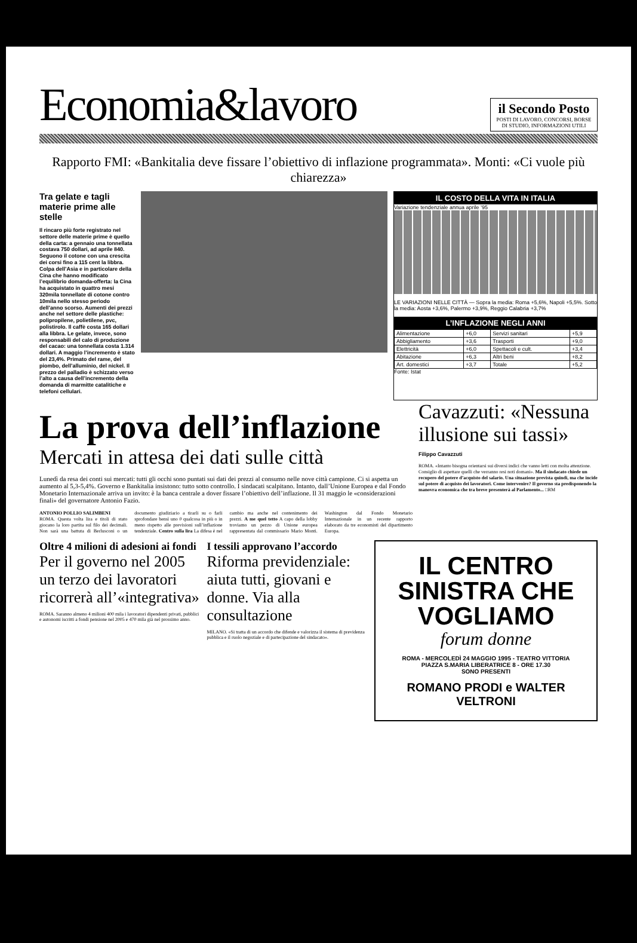Economia&lavoro
il Secondo Posto
POSTI DI LAVORO, CONCORSI, BORSE DI STUDIO, INFORMAZIONI UTILI
Rapporto FMI: «Bankitalia deve fissare l’obiettivo di inflazione programmata». Monti: «Ci vuole più chiarezza»
Tra gelate e tagli materie prime alle stelle
Il rincaro più forte registrato nel settore delle materie prime è quello della carta: a gennaio una tonnellata costava 750 dollari, ad aprile 840. Seguono il cotone con una crescita dei corsi fino a 115 cent la libbra. Colpa dell’Asia e in particolare della Cina che hanno modificato l’equilibrio domanda-offerta: la Cina ha acquistato in quattro mesi 320mila tonnellate di cotone contro 10mila nello stesso periodo dell’anno scorso. Aumenti dei prezzi anche nel settore delle plastiche: polipropilene, polietilene, pvc, polistirolo. Il caffè costa 165 dollari alla libbra. Le gelate, invece, sono responsabili del calo di produzione del cacao: una tonnellata costa 1.314 dollari. A maggio l’incremento è stato del 23,4%. Primato del rame, del piombo, dell’alluminio, del nickel. Il prezzo del palladio è schizzato verso l’alto a causa dell’incremento della domanda di marmitte catalitiche e telefoni cellulari.
IL COSTO DELLA VITA IN ITALIA
Variazione tendenziale annua aprile ’95
LE VARIAZIONI NELLE CITTÀ — Sopra la media: Roma +5,6%, Napoli +5,5%. Sotto la media: Aosta +3,6%, Palermo +3,9%, Reggio Calabria +3,7%
L’INFLAZIONE NEGLI ANNI
| Alimentazione | +6,0 | Servizi sanitari | +5,9 |
| Abbigliamento | +3,6 | Trasporti | +9,0 |
| Elettricità | +6,0 | Spettacoli e cult. | +3,4 |
| Abitazione | +6,3 | Altri beni | +8,2 |
| Art. domestici | +3,7 | Totale | +5,2 |
Fonte: Istat
La prova dell’inflazione
Mercati in attesa dei dati sulle città
Lunedì da resa dei conti sui mercati: tutti gli occhi sono puntati sui dati dei prezzi al consumo nelle nove città campione. Ci si aspetta un aumento al 5,3-5,4%. Governo e Bankitalia insistono: tutto sotto controllo. I sindacati scalpitano. Intanto, dall’Unione Europea e dal Fondo Monetario Internazionale arriva un invito: è la banca centrale a dover fissare l’obiettivo dell’inflazione. Il 31 maggio le «considerazioni finali» del governatore Antonio Fazio.
ANTONIO POLLIO SALIMBENI
ROMA. Questa volta lira e titoli di stato giocano la loro partita sul filo dei decimali. Non sarà una battuta di Berlusconi o un documento giudiziario a tirarli su o farli sprofondare bensì uno 0 qualcosa in più o in meno rispetto alle previsioni sull’inflazione tendenziale. Centro sulla lira La difesa è nel cambio ma anche nel contenimento dei prezzi. A me quel tetto A capo della lobby troviamo un pezzo di Unione europea rappresentata dal commissario Mario Monti. Washington dal Fondo Monetario Internazionale in un recente rapporto elaborato da tre economisti del dipartimento Europa.
Cavazzuti: «Nessuna illusione sui tassi»
Filippo Cavazzuti
ROMA. «Intanto bisogna orientarsi sui diversi indici che vanno letti con molta attenzione. Consiglio di aspettare quelli che verranno resi noti domani». Ma il sindacato chiede un recupero del potere d’acquisto del salario. Una situazione prevista quindi, ma che incide sul potere di acquisto dei lavoratori. Come intervenire? Il governo sta predisponendo la manovra economica che tra breve presenterà al Parlamento... □RM
Oltre 4 milioni di adesioni ai fondi
Per il governo nel 2005 un terzo dei lavoratori ricorrerà all’«integrativa»
ROMA. Saranno almeno 4 milioni 400 mila i lavoratori dipendenti privati, pubblici e autonomi iscritti a fondi pensione nel 2005 e 470 mila già nel prossimo anno.
I tessili approvano l’accordo
Riforma previdenziale: aiuta tutti, giovani e donne. Via alla consultazione
MILANO. «Si tratta di un accordo che difende e valorizza il sistema di previdenza pubblica e il ruolo negoziale e di partecipazione del sindacato».
IL CENTRO SINISTRA CHE VOGLIAMO
forum donne
ROMA - MERCOLEDÌ 24 MAGGIO 1995 - TEATRO VITTORIA
PIAZZA S.MARIA LIBERATRICE 8 - ORE 17.30
SONO PRESENTI
ROMANO PRODI e WALTER VELTRONI